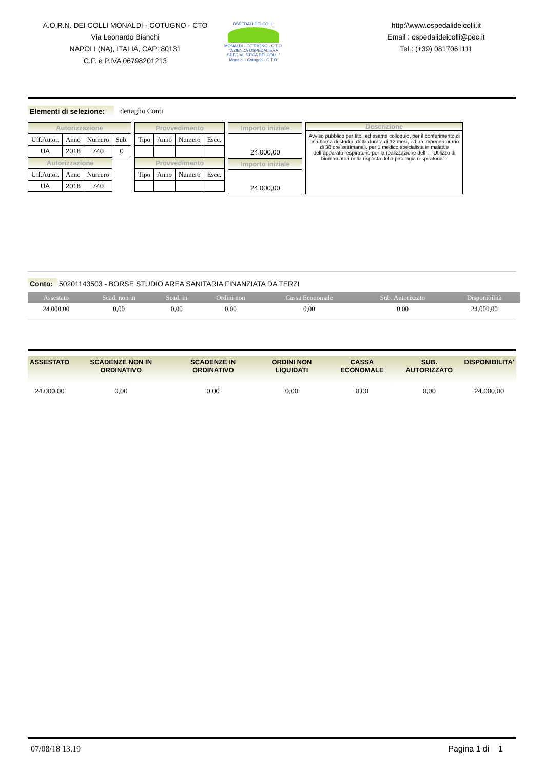A.O.R.N. DEI COLLI MONALDI - COTUGNO - CTO
Via Leonardo Bianchi
NAPOLI (NA), ITALIA, CAP: 80131
C.F. e P.IVA 06798201213
OSPEDALI DEI COLLI
MONALDI - COTUGNO - C.T.O.
"AZIENDA OSPEDALIERA SPECIALISTICA DEI COLLI"
Monaldi - Cotugno - C.T.O.
http:\\www.ospedalideicolli.it
Email : ospedalideicolli@pec.it
Tel : (+39) 0817061111
Elementi di selezione: dettaglio Conti
| Autorizzazione | | | |
| --- | --- | --- | --- |
| Uff.Autor. | Anno | Numero | Sub. |
| UA | 2018 | 740 | 0 |
| Autorizzazione | | |
| --- | --- | --- |
| Uff.Autor. | Anno | Numero |
| UA | 2018 | 740 |
| Provvedimento | | | |
| --- | --- | --- | --- |
| Tipo | Anno | Numero | Esec. |
| Provvedimento | | | |
| --- | --- | --- | --- |
| Tipo | Anno | Numero | Esec. |
| Importo iniziale |
| --- |
| 24.000,00 |
| Importo iniziale |
| --- |
| 24.000,00 |
Descrizione
Avviso pubblico per titoli ed esame colloquio, per il conferimento di una borsa di studio, della durata di 12 mesi, ed un impegno orario di 38 ore settimanali, per 1 medico specialista in malattie dell`apparato respiratorio per la realizzazione dell`: ``Utilizzo di biomarcatori nella risposta della patologia respiratoria``.
Conto: 50201143503 - BORSE STUDIO AREA SANITARIA FINANZIATA DA TERZI
| Assestato | Scad. non in | Scad. in | Ordini non | Cassa Economale | Sub. Autorizzato | Disponibilità |
| --- | --- | --- | --- | --- | --- | --- |
| 24.000,00 | 0,00 | 0,00 | 0,00 | 0,00 | 0,00 | 24.000,00 |
| ASSESTATO | SCADENZE NON IN ORDINATIVO | SCADENZE IN ORDINATIVO | ORDINI NON LIQUIDATI | CASSA ECONOMALE | SUB. AUTORIZZATO | DISPONIBILITA' |
| --- | --- | --- | --- | --- | --- | --- |
| 24.000,00 | 0,00 | 0,00 | 0,00 | 0,00 | 0,00 | 24.000,00 |
07/08/18 13.19 Pagina 1 di 1